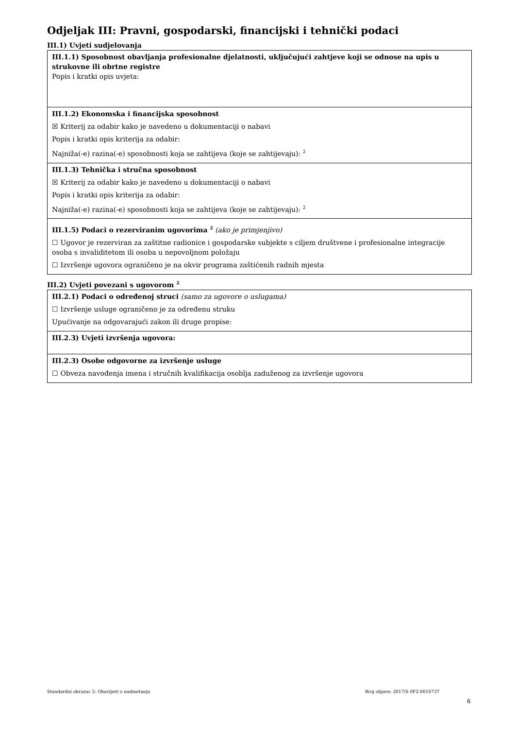Odjeljak III: Pravni, gospodarski, financijski i tehnički podaci
III.1) Uvjeti sudjelovanja
III.1.1) Sposobnost obavljanja profesionalne djelatnosti, uključujući zahtjeve koji se odnose na upis u strukovne ili obrtne registre
Popis i kratki opis uvjeta:
III.1.2) Ekonomska i financijska sposobnost
☒ Kriterij za odabir kako je navedeno u dokumentaciji o nabavi
Popis i kratki opis kriterija za odabir:
Najniža(-e) razina(-e) sposobnosti koja se zahtijeva (koje se zahtijevaju): <sup>2</sup>
III.1.3) Tehnička i stručna sposobnost
☒ Kriterij za odabir kako je navedeno u dokumentaciji o nabavi
Popis i kratki opis kriterija za odabir:
Najniža(-e) razina(-e) sposobnosti koja se zahtijeva (koje se zahtijevaju): <sup>2</sup>
III.1.5) Podaci o rezerviranim ugovorima <sup>2</sup> (ako je primjenjivo)
☐ Ugovor je rezerviran za zaštitne radionice i gospodarske subjekte s ciljem društvene i profesionalne integracije osoba s invaliditetom ili osoba u nepovoljnom položaju
☐ Izvršenje ugovora ograničeno je na okvir programa zaštićenih radnih mjesta
III.2) Uvjeti povezani s ugovorom <sup>2</sup>
III.2.1) Podaci o određenoj struci (samo za ugovore o uslugama)
☐ Izvršenje usluge ograničeno je za određenu struku
Upućivanje na odgovarajući zakon ili druge propise:
III.2.3) Uvjeti izvršenja ugovora:
III.2.3) Osobe odgovorne za izvršenje usluge
☐ Obveza navođenja imena i stručnih kvalifikacija osoblja zaduženog za izvršenje ugovora
Standardni obrazac 2: Obavijest o nadmetanju Broj objave: 2017/S 0F2-0016737
6